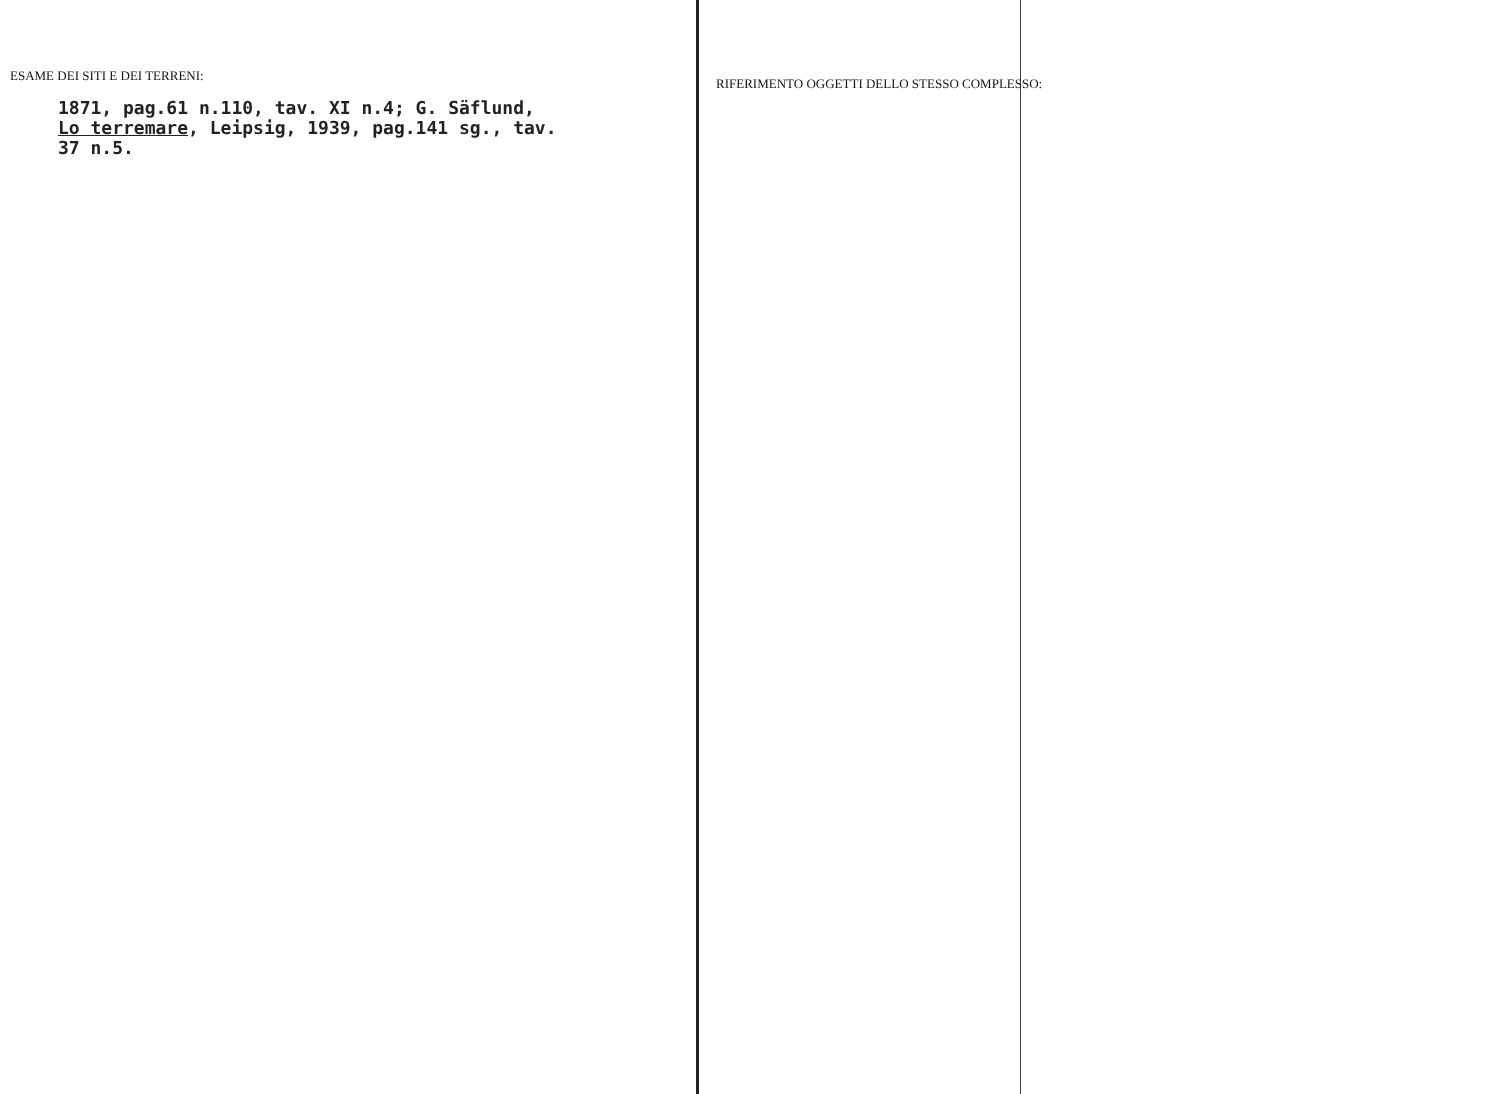ESAME DEI SITI E DEI TERRENI:
1871, pag.61 n.110, tav. XI n.4; G. Säflund,
Lo terremare, Leipsig, 1939, pag.141 sg., tav.
37 n.5.
RIFERIMENTO OGGETTI DELLO STESSO COMPLESSO: